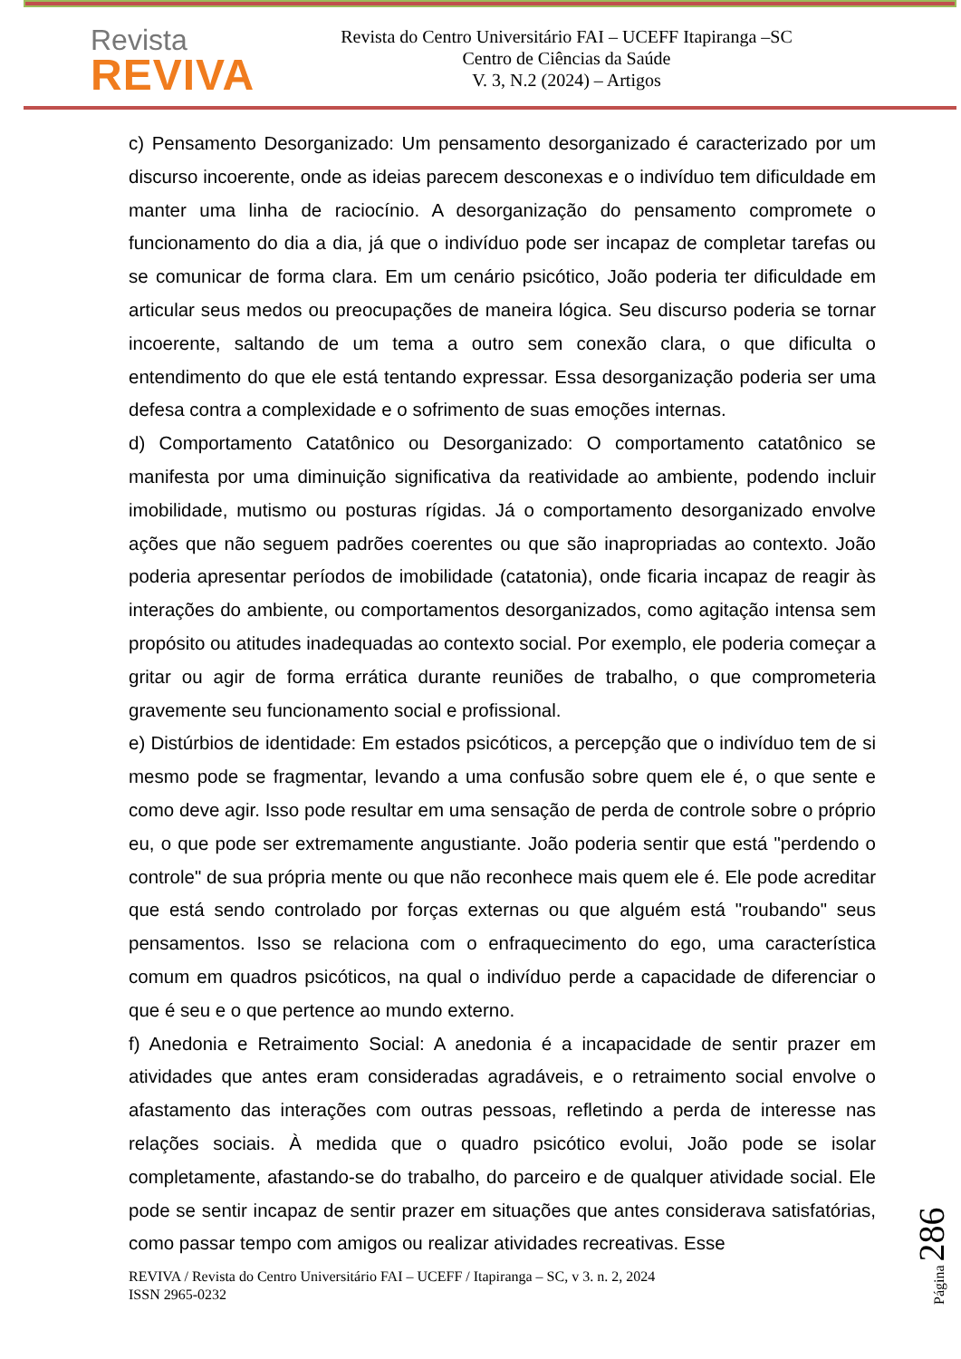Revista
REVIVA
Revista do Centro Universitário FAI – UCEFF Itapiranga –SC
Centro de Ciências da Saúde
V. 3, N.2 (2024) – Artigos
c) Pensamento Desorganizado: Um pensamento desorganizado é caracterizado por um discurso incoerente, onde as ideias parecem desconexas e o indivíduo tem dificuldade em manter uma linha de raciocínio. A desorganização do pensamento compromete o funcionamento do dia a dia, já que o indivíduo pode ser incapaz de completar tarefas ou se comunicar de forma clara. Em um cenário psicótico, João poderia ter dificuldade em articular seus medos ou preocupações de maneira lógica. Seu discurso poderia se tornar incoerente, saltando de um tema a outro sem conexão clara, o que dificulta o entendimento do que ele está tentando expressar. Essa desorganização poderia ser uma defesa contra a complexidade e o sofrimento de suas emoções internas.
d) Comportamento Catatônico ou Desorganizado: O comportamento catatônico se manifesta por uma diminuição significativa da reatividade ao ambiente, podendo incluir imobilidade, mutismo ou posturas rígidas. Já o comportamento desorganizado envolve ações que não seguem padrões coerentes ou que são inapropriadas ao contexto. João poderia apresentar períodos de imobilidade (catatonia), onde ficaria incapaz de reagir às interações do ambiente, ou comportamentos desorganizados, como agitação intensa sem propósito ou atitudes inadequadas ao contexto social. Por exemplo, ele poderia começar a gritar ou agir de forma errática durante reuniões de trabalho, o que comprometeria gravemente seu funcionamento social e profissional.
e) Distúrbios de identidade: Em estados psicóticos, a percepção que o indivíduo tem de si mesmo pode se fragmentar, levando a uma confusão sobre quem ele é, o que sente e como deve agir. Isso pode resultar em uma sensação de perda de controle sobre o próprio eu, o que pode ser extremamente angustiante. João poderia sentir que está "perdendo o controle" de sua própria mente ou que não reconhece mais quem ele é. Ele pode acreditar que está sendo controlado por forças externas ou que alguém está "roubando" seus pensamentos. Isso se relaciona com o enfraquecimento do ego, uma característica comum em quadros psicóticos, na qual o indivíduo perde a capacidade de diferenciar o que é seu e o que pertence ao mundo externo.
f) Anedonia e Retraimento Social: A anedonia é a incapacidade de sentir prazer em atividades que antes eram consideradas agradáveis, e o retraimento social envolve o afastamento das interações com outras pessoas, refletindo a perda de interesse nas relações sociais. À medida que o quadro psicótico evolui, João pode se isolar completamente, afastando-se do trabalho, do parceiro e de qualquer atividade social. Ele pode se sentir incapaz de sentir prazer em situações que antes considerava satisfatórias, como passar tempo com amigos ou realizar atividades recreativas. Esse
REVIVA / Revista do Centro Universitário FAI – UCEFF / Itapiranga – SC, v 3. n. 2, 2024
ISSN 2965-0232
Página 286